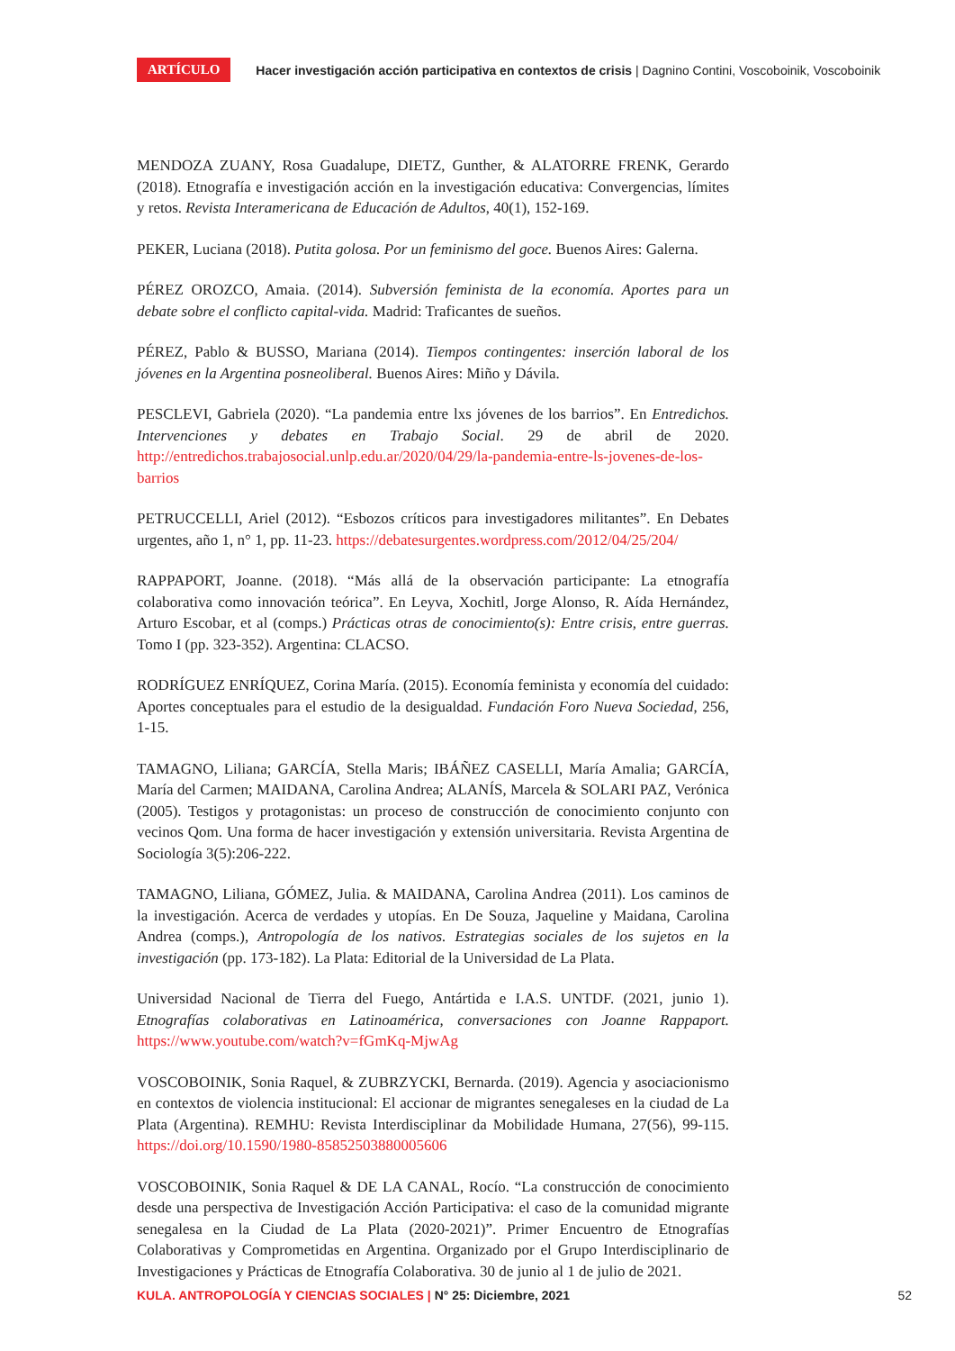ARTÍCULO Hacer investigación acción participativa en contextos de crisis | Dagnino Contini, Voscoboinik, Voscoboinik
MENDOZA ZUANY, Rosa Guadalupe, DIETZ, Gunther, & ALATORRE FRENK, Gerardo (2018). Etnografía e investigación acción en la investigación educativa: Convergencias, límites y retos. Revista Interamericana de Educación de Adultos, 40(1), 152-169.
PEKER, Luciana (2018). Putita golosa. Por un feminismo del goce. Buenos Aires: Galerna.
PÉREZ OROZCO, Amaia. (2014). Subversión feminista de la economía. Aportes para un debate sobre el conflicto capital-vida. Madrid: Traficantes de sueños.
PÉREZ, Pablo & BUSSO, Mariana (2014). Tiempos contingentes: inserción laboral de los jóvenes en la Argentina posneoliberal. Buenos Aires: Miño y Dávila.
PESCLEVI, Gabriela (2020). “La pandemia entre lxs jóvenes de los barrios”. En Entredichos. Intervenciones y debates en Trabajo Social. 29 de abril de 2020. http://entredichos.trabajosocial.unlp.edu.ar/2020/04/29/la-pandemia-entre-ls-jovenes-de-los-barrios
PETRUCCELLI, Ariel (2012). “Esbozos críticos para investigadores militantes”. En Debates urgentes, año 1, n° 1, pp. 11-23. https://debatesurgentes.wordpress.com/2012/04/25/204/
RAPPAPORT, Joanne. (2018). “Más allá de la observación participante: La etnografía colaborativa como innovación teórica”. En Leyva, Xochitl, Jorge Alonso, R. Aída Hernández, Arturo Escobar, et al (comps.) Prácticas otras de conocimiento(s): Entre crisis, entre guerras. Tomo I (pp. 323-352). Argentina: CLACSO.
RODRÍGUEZ ENRÍQUEZ, Corina María. (2015). Economía feminista y economía del cuidado: Aportes conceptuales para el estudio de la desigualdad. Fundación Foro Nueva Sociedad, 256, 1-15.
TAMAGNO, Liliana; GARCÍA, Stella Maris; IBÁÑEZ CASELLI, María Amalia; GARCÍA, María del Carmen; MAIDANA, Carolina Andrea; ALANÍS, Marcela & SOLARI PAZ, Verónica (2005). Testigos y protagonistas: un proceso de construcción de conocimiento conjunto con vecinos Qom. Una forma de hacer investigación y extensión universitaria. Revista Argentina de Sociología 3(5):206-222.
TAMAGNO, Liliana, GÓMEZ, Julia. & MAIDANA, Carolina Andrea (2011). Los caminos de la investigación. Acerca de verdades y utopías. En De Souza, Jaqueline y Maidana, Carolina Andrea (comps.), Antropología de los nativos. Estrategias sociales de los sujetos en la investigación (pp. 173-182). La Plata: Editorial de la Universidad de La Plata.
Universidad Nacional de Tierra del Fuego, Antártida e I.A.S. UNTDF. (2021, junio 1). Etnografías colaborativas en Latinoamérica, conversaciones con Joanne Rappaport. https://www.youtube.com/watch?v=fGmKq-MjwAg
VOSCOBOINIK, Sonia Raquel, & ZUBRZYCKI, Bernarda. (2019). Agencia y asociacionismo en contextos de violencia institucional: El accionar de migrantes senegaleses en la ciudad de La Plata (Argentina). REMHU: Revista Interdisciplinar da Mobilidade Humana, 27(56), 99-115. https://doi.org/10.1590/1980-85852503880005606
VOSCOBOINIK, Sonia Raquel & DE LA CANAL, Rocío. “La construcción de conocimiento desde una perspectiva de Investigación Acción Participativa: el caso de la comunidad migrante senegalesa en la Ciudad de La Plata (2020-2021)”. Primer Encuentro de Etnografías Colaborativas y Comprometidas en Argentina. Organizado por el Grupo Interdisciplinario de Investigaciones y Prácticas de Etnografía Colaborativa. 30 de junio al 1 de julio de 2021.
KULA. ANTROPOLOGÍA Y CIENCIAS SOCIALES | N° 25: Diciembre, 2021 52